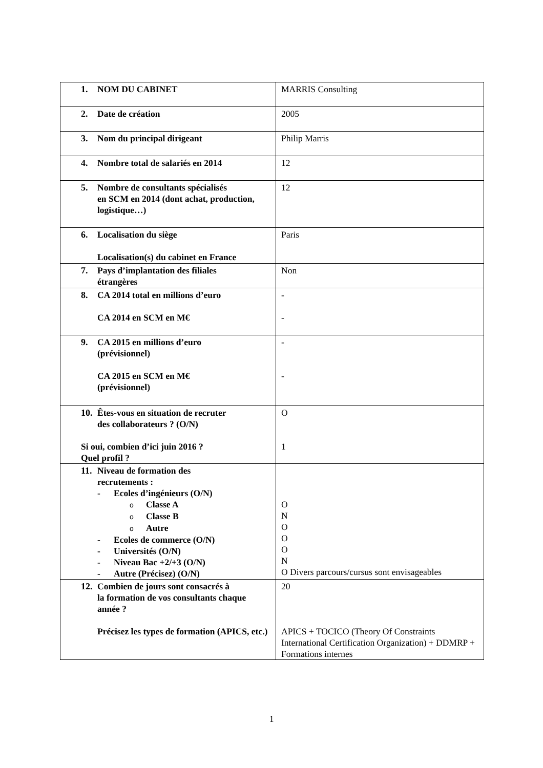| 1. NOM DU CABINET | MARRIS Consulting |
| 2. Date de création | 2005 |
| 3. Nom du principal dirigeant | Philip Marris |
| 4. Nombre total de salariés en 2014 | 12 |
| 5. Nombre de consultants spécialisés en SCM en 2014 (dont achat, production, logistique…) | 12 |
| 6. Localisation du siège Localisation(s) du cabinet en France | Paris |
| 7. Pays d’implantation des filiales étrangères | Non |
| 8. CA 2014 total en millions d’euro CA 2014 en SCM en M€ | - - |
| 9. CA 2015 en millions d’euro (prévisionnel) CA 2015 en SCM en M€ (prévisionnel) | - - |
| 10. Êtes-vous en situation de recruter des collaborateurs ? (O/N) Si oui, combien d’ici juin 2016 ? Quel profil ? | O 1 |
| 11. Niveau de formation des recrutements : - Ecoles d’ingénieurs (O/N) o Classe A o Classe B o Autre - Ecoles de commerce (O/N) - Universités (O/N) - Niveau Bac +2/+3 (O/N) - Autre (Précisez) (O/N) | O N O O O N O Divers parcours/cursus sont envisageables |
| 12. Combien de jours sont consacrés à la formation de vos consultants chaque année ? Précisez les types de formation (APICS, etc.) | 20 APICS + TOCICO (Theory Of Constraints International Certification Organization) + DDMRP + Formations internes |
1